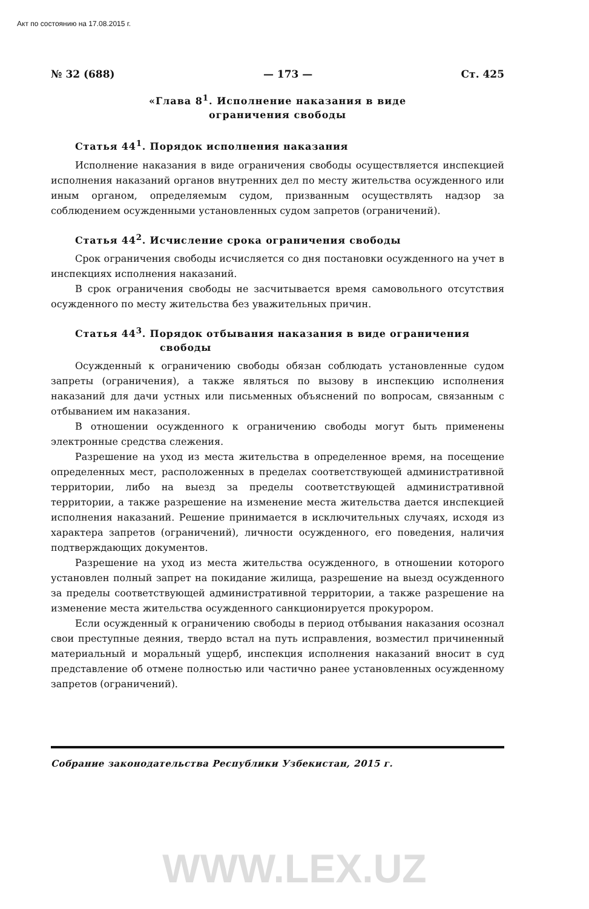Акт по состоянию на 17.08.2015 г.
№ 32 (688) — 173 — Ст. 425
«Глава 8<sup>1</sup>. Исполнение наказания в виде
ограничения свободы
Статья 44<sup>1</sup>. Порядок исполнения наказания
Исполнение наказания в виде ограничения свободы осуществляется инспекцией исполнения наказаний органов внутренних дел по месту жительства осужденного или иным органом, определяемым судом, призванным осуществлять надзор за соблюдением осужденными установленных судом запретов (ограничений).
Статья 44<sup>2</sup>. Исчисление срока ограничения свободы
Срок ограничения свободы исчисляется со дня постановки осужденного на учет в инспекциях исполнения наказаний.
В срок ограничения свободы не засчитывается время самовольного отсутствия осужденного по месту жительства без уважительных причин.
Статья 44<sup>3</sup>. Порядок отбывания наказания в виде ограничения
свободы
Осужденный к ограничению свободы обязан соблюдать установленные судом запреты (ограничения), а также являться по вызову в инспекцию исполнения наказаний для дачи устных или письменных объяснений по вопросам, связанным с отбыванием им наказания.
В отношении осужденного к ограничению свободы могут быть применены электронные средства слежения.
Разрешение на уход из места жительства в определенное время, на посещение определенных мест, расположенных в пределах соответствующей административной территории, либо на выезд за пределы соответствующей административной территории, а также разрешение на изменение места жительства дается инспекцией исполнения наказаний. Решение принимается в исключительных случаях, исходя из характера запретов (ограничений), личности осужденного, его поведения, наличия подтверждающих документов.
Разрешение на уход из места жительства осужденного, в отношении которого установлен полный запрет на покидание жилища, разрешение на выезд осужденного за пределы соответствующей административной территории, а также разрешение на изменение места жительства осужденного санкционируется прокурором.
Если осужденный к ограничению свободы в период отбывания наказания осознал свои преступные деяния, твердо встал на путь исправления, возместил причиненный материальный и моральный ущерб, инспекция исполнения наказаний вносит в суд представление об отмене полностью или частично ранее установленных осужденному запретов (ограничений).
Собрание законодательства Республики Узбекистан, 2015 г.
WWW.LEX.UZ